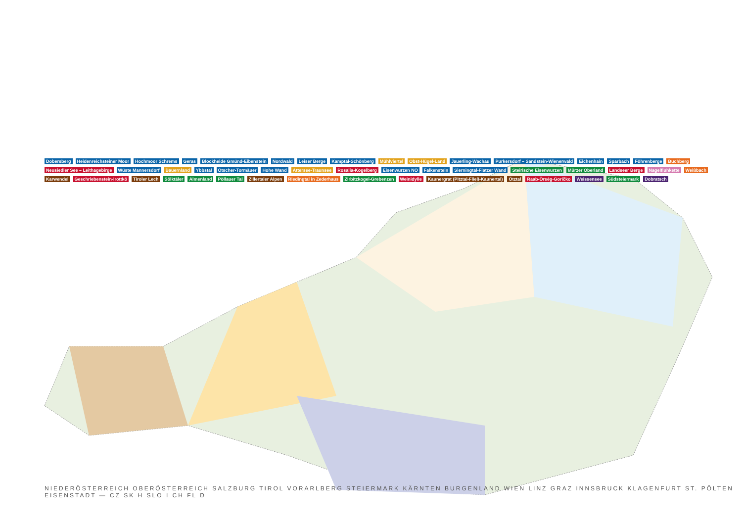Dobersberg Heidenreichsteiner Moor Hochmoor Schrems Geras Blockheide Gmünd-Eibenstein Nordwald Leiser Berge Kamptal-Schönberg Mühlviertel Obst-Hügel-Land Jauerling-Wachau Purkersdorf – Sandstein-Wienerwald Eichenhain Sparbach Föhrenberge Buchberg Neusiedler See – Leithagebirge Wüste Mannersdorf Bauernland Ybbstal Ötscher-Tormäuer Hohe Wand Attersee-Traunsee Rosalia-Kogelberg Eisenwurzen NÖ Falkenstein Sierningtal-Flatzer Wand Steirische Eisenwurzen Mürzer Oberland Landseer Berge Nagelfluhkette Weißbach Karwendel Geschriebenstein-Irottkö Tiroler Lech Sölktäler Almenland Pöllauer Tal Zillertaler Alpen Riedingtal in Zederhaus Zirbitzkogel-Grebenzen Weinidylle Kaunergrat (Pitztal-Fließ-Kaunertal) Ötztal Raab-Örség-Goričko Weissensee Südsteiermark Dobratsch
NIEDERÖSTERREICH OBERÖSTERREICH SALZBURG TIROL VORARLBERG STEIERMARK KÄRNTEN BURGENLAND WIEN LINZ GRAZ INNSBRUCK KLAGENFURT ST. PÖLTEN EISENSTADT — CZ SK H SLO I CH FL D